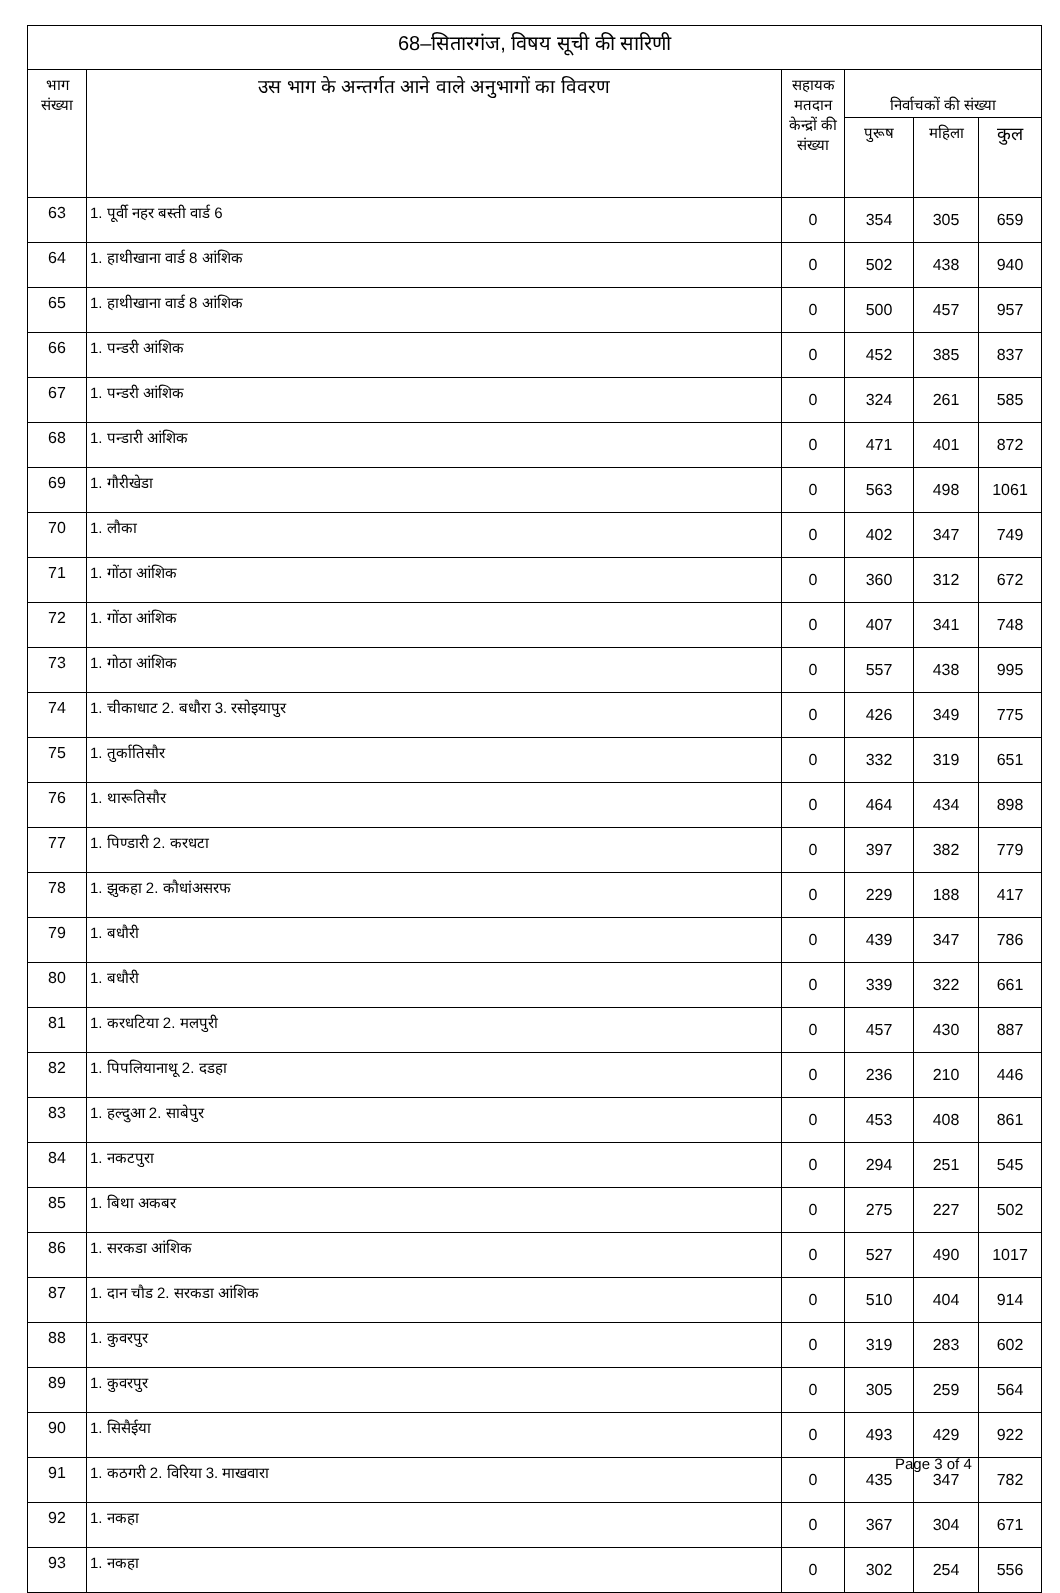| 68–सितारगंज, विषय सूची की सारिणी | | | | | |
| --- | --- | --- | --- | --- | --- |
| भाग संख्या | उस भाग के अन्तर्गत आने वाले अनुभागों का विवरण | सहायक मतदान केन्द्रों की संख्या | निर्वाचकों की संख्या | | |
| | | | पुरूष | महिला | कुल |
| 63 | 1. पूर्वी नहर बस्ती वार्ड 6 | 0 | 354 | 305 | 659 |
| 64 | 1. हाथीखाना वार्ड 8 आंशिक | 0 | 502 | 438 | 940 |
| 65 | 1. हाथीखाना वार्ड 8 आंशिक | 0 | 500 | 457 | 957 |
| 66 | 1. पन्डरी आंशिक | 0 | 452 | 385 | 837 |
| 67 | 1. पन्डरी आंशिक | 0 | 324 | 261 | 585 |
| 68 | 1. पन्डारी आंशिक | 0 | 471 | 401 | 872 |
| 69 | 1. गौरीखेडा | 0 | 563 | 498 | 1061 |
| 70 | 1. लौका | 0 | 402 | 347 | 749 |
| 71 | 1. गोंठा आंशिक | 0 | 360 | 312 | 672 |
| 72 | 1. गोंठा आंशिक | 0 | 407 | 341 | 748 |
| 73 | 1. गोठा आंशिक | 0 | 557 | 438 | 995 |
| 74 | 1. चीकाधाट 2. बधौरा 3. रसोइयापुर | 0 | 426 | 349 | 775 |
| 75 | 1. तुर्कातिसौर | 0 | 332 | 319 | 651 |
| 76 | 1. थारूतिसौर | 0 | 464 | 434 | 898 |
| 77 | 1. पिण्डारी 2. करधटा | 0 | 397 | 382 | 779 |
| 78 | 1. झुकहा 2. कौधांअसरफ | 0 | 229 | 188 | 417 |
| 79 | 1. बधौरी | 0 | 439 | 347 | 786 |
| 80 | 1. बधौरी | 0 | 339 | 322 | 661 |
| 81 | 1. करधटिया 2. मलपुरी | 0 | 457 | 430 | 887 |
| 82 | 1. पिपलियानाथू 2. दडहा | 0 | 236 | 210 | 446 |
| 83 | 1. हल्दुआ 2. साबेपुर | 0 | 453 | 408 | 861 |
| 84 | 1. नकटपुरा | 0 | 294 | 251 | 545 |
| 85 | 1. बिथा अकबर | 0 | 275 | 227 | 502 |
| 86 | 1. सरकडा आंशिक | 0 | 527 | 490 | 1017 |
| 87 | 1. दान चौड 2. सरकडा आंशिक | 0 | 510 | 404 | 914 |
| 88 | 1. कुवरपुर | 0 | 319 | 283 | 602 |
| 89 | 1. कुवरपुर | 0 | 305 | 259 | 564 |
| 90 | 1. सिसैईया | 0 | 493 | 429 | 922 |
| 91 | 1. कठगरी 2. विरिया 3. माखवारा | 0 | 435 | 347 | 782 |
| 92 | 1. नकहा | 0 | 367 | 304 | 671 |
| 93 | 1. नकहा | 0 | 302 | 254 | 556 |
Page 3 of 4